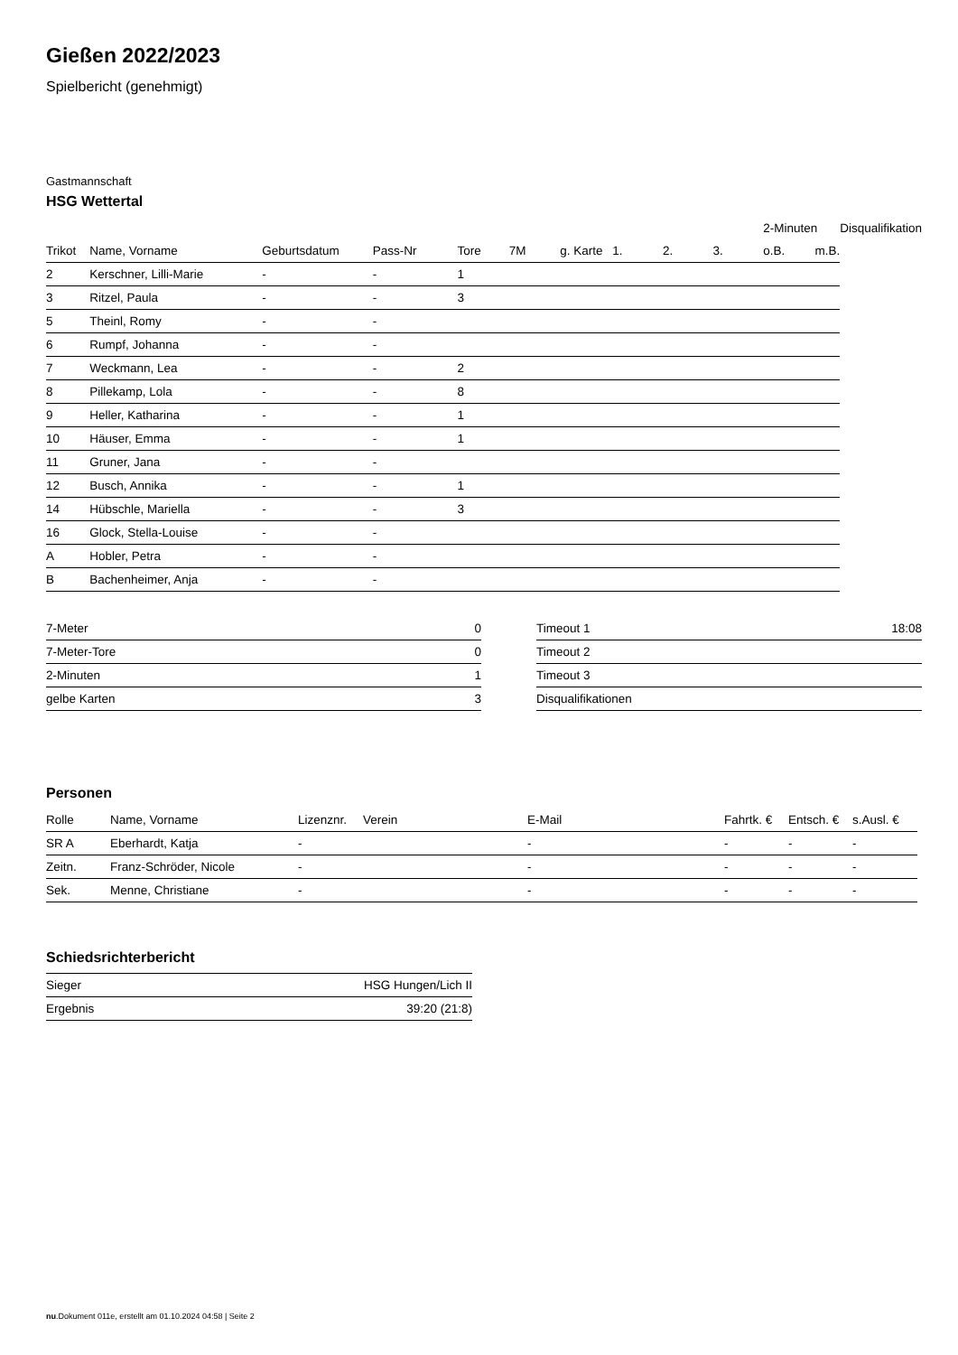Gießen 2022/2023
Spielbericht (genehmigt)
Gastmannschaft
HSG Wettertal
| | | | | | | | | | | 2-Minuten | | Disqualifikation |
| --- | --- | --- | --- | --- | --- | --- | --- | --- | --- | --- | --- | --- |
| Trikot | Name, Vorname | Geburtsdatum | Pass-Nr | Tore | 7M | g. Karte | 1. | 2. | 3. | o.B. | m.B. | |
| 2 | Kerschner, Lilli-Marie | - | - | 1 | | | | | | | | |
| 3 | Ritzel, Paula | - | - | 3 | | | | | | | | |
| 5 | Theinl, Romy | - | - | | | | | | | | | |
| 6 | Rumpf, Johanna | - | - | | | | | | | | | |
| 7 | Weckmann, Lea | - | - | 2 | | | | | | | | |
| 8 | Pillekamp, Lola | - | - | 8 | | | | | | | | |
| 9 | Heller, Katharina | - | - | 1 | | | | | | | | |
| 10 | Häuser, Emma | - | - | 1 | | | | | | | | |
| 11 | Gruner, Jana | - | - | | | | | | | | | |
| 12 | Busch, Annika | - | - | 1 | | | | | | | | |
| 14 | Hübschle, Mariella | - | - | 3 | | | | | | | | |
| 16 | Glock, Stella-Louise | - | - | | | | | | | | | |
| A | Hobler, Petra | - | - | | | | | | | | | |
| B | Bachenheimer, Anja | - | - | | | | | | | | | |
| 7-Meter | 0 |
| 7-Meter-Tore | 0 |
| 2-Minuten | 1 |
| gelbe Karten | 3 |
| Timeout 1 | 18:08 |
| Timeout 2 | |
| Timeout 3 | |
| Disqualifikationen | |
Personen
| Rolle | Name, Vorname | Lizenznr. | Verein | E-Mail | Fahrtk. € | Entsch. € | s.Ausl. € |
| --- | --- | --- | --- | --- | --- | --- | --- |
| SR A | Eberhardt, Katja | - | | - | - | - | - |
| Zeitn. | Franz-Schröder, Nicole | - | | - | - | - | - |
| Sek. | Menne, Christiane | - | | - | - | - | - |
Schiedsrichterbericht
| Sieger | HSG Hungen/Lich II |
| Ergebnis | 39:20 (21:8) |
nu.Dokument 011e, erstellt am 01.10.2024 04:58 | Seite 2